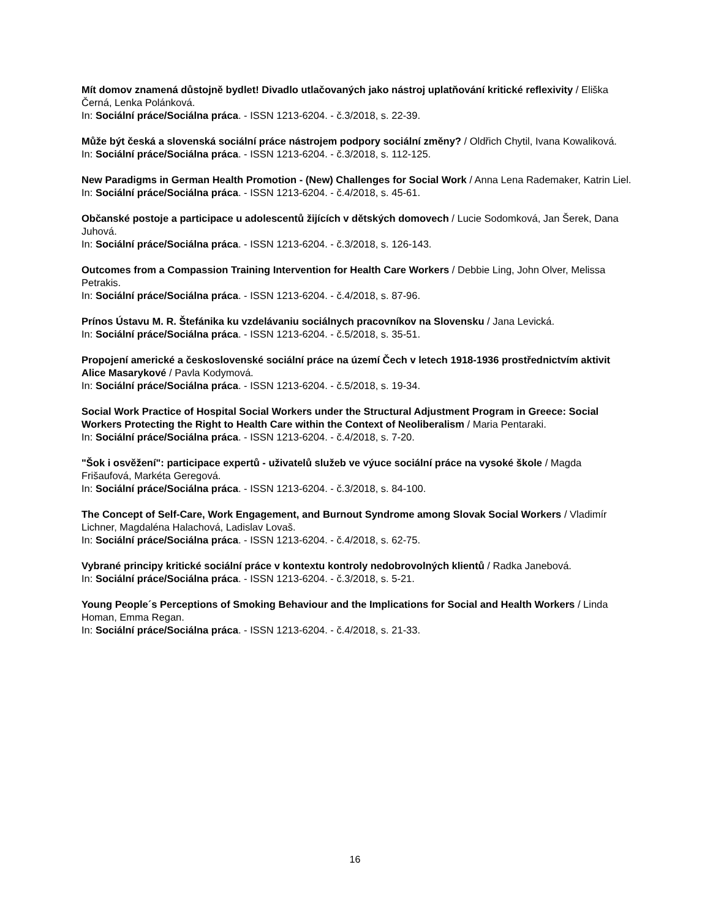Mít domov znamená důstojně bydlet! Divadlo utlačovaných jako nástroj uplatňování kritické reflexivity / Eliška Černá, Lenka Polánková.
In: Sociální práce/Sociálna práca. - ISSN 1213-6204. - č.3/2018, s. 22-39.
Může být česká a slovenská sociální práce nástrojem podpory sociální změny? / Oldřich Chytil, Ivana Kowaliková.
In: Sociální práce/Sociálna práca. - ISSN 1213-6204. - č.3/2018, s. 112-125.
New Paradigms in German Health Promotion - (New) Challenges for Social Work / Anna Lena Rademaker, Katrin Liel.
In: Sociální práce/Sociálna práca. - ISSN 1213-6204. - č.4/2018, s. 45-61.
Občanské postoje a participace u adolescentů žijících v dětských domovech / Lucie Sodomková, Jan Šerek, Dana Juhová.
In: Sociální práce/Sociálna práca. - ISSN 1213-6204. - č.3/2018, s. 126-143.
Outcomes from a Compassion Training Intervention for Health Care Workers / Debbie Ling, John Olver, Melissa Petrakis.
In: Sociální práce/Sociálna práca. - ISSN 1213-6204. - č.4/2018, s. 87-96.
Prínos Ústavu M. R. Štefánika ku vzdelávaniu sociálnych pracovníkov na Slovensku / Jana Levická.
In: Sociální práce/Sociálna práca. - ISSN 1213-6204. - č.5/2018, s. 35-51.
Propojení americké a československé sociální práce na území Čech v letech 1918-1936 prostřednictvím aktivit Alice Masarykové / Pavla Kodymová.
In: Sociální práce/Sociálna práca. - ISSN 1213-6204. - č.5/2018, s. 19-34.
Social Work Practice of Hospital Social Workers under the Structural Adjustment Program in Greece: Social Workers Protecting the Right to Health Care within the Context of Neoliberalism / Maria Pentaraki.
In: Sociální práce/Sociálna práca. - ISSN 1213-6204. - č.4/2018, s. 7-20.
"Šok i osvěžení": participace expertů - uživatelů služeb ve výuce sociální práce na vysoké škole / Magda Frišaufová, Markéta Geregová.
In: Sociální práce/Sociálna práca. - ISSN 1213-6204. - č.3/2018, s. 84-100.
The Concept of Self-Care, Work Engagement, and Burnout Syndrome among Slovak Social Workers / Vladimír Lichner, Magdaléna Halachová, Ladislav Lovaš.
In: Sociální práce/Sociálna práca. - ISSN 1213-6204. - č.4/2018, s. 62-75.
Vybrané principy kritické sociální práce v kontextu kontroly nedobrovolných klientů / Radka Janebová.
In: Sociální práce/Sociálna práca. - ISSN 1213-6204. - č.3/2018, s. 5-21.
Young People´s Perceptions of Smoking Behaviour and the Implications for Social and Health Workers / Linda Homan, Emma Regan.
In: Sociální práce/Sociálna práca. - ISSN 1213-6204. - č.4/2018, s. 21-33.
16